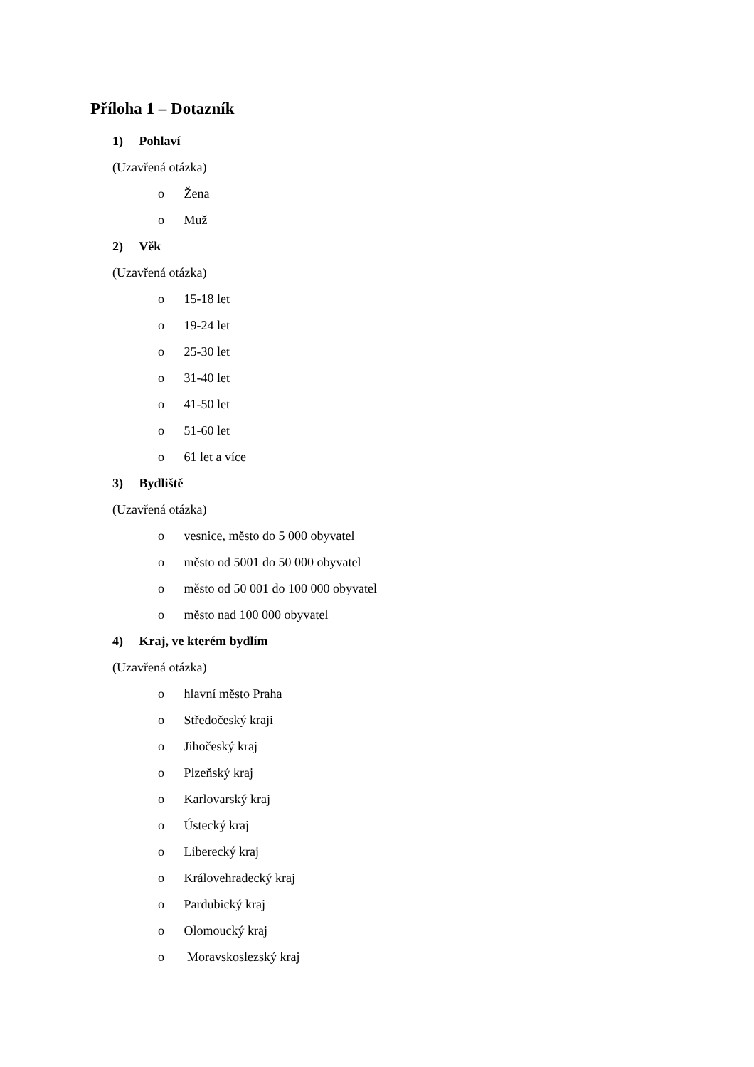Příloha 1 – Dotazník
1) Pohlaví
(Uzavřená otázka)
o Žena
o Muž
2) Věk
(Uzavřená otázka)
o 15-18 let
o 19-24 let
o 25-30 let
o 31-40 let
o 41-50 let
o 51-60 let
o 61 let a více
3) Bydliště
(Uzavřená otázka)
o vesnice, město do 5 000 obyvatel
o město od 5001 do 50 000 obyvatel
o město od 50 001 do 100 000 obyvatel
o město nad 100 000 obyvatel
4) Kraj, ve kterém bydlím
(Uzavřená otázka)
o hlavní město Praha
o Středočeský kraji
o Jihočeský kraj
o Plzeňský kraj
o Karlovarský kraj
o Ústecký kraj
o Liberecký kraj
o Královehradecký kraj
o Pardubický kraj
o Olomoucký kraj
o Moravskoslezský kraj